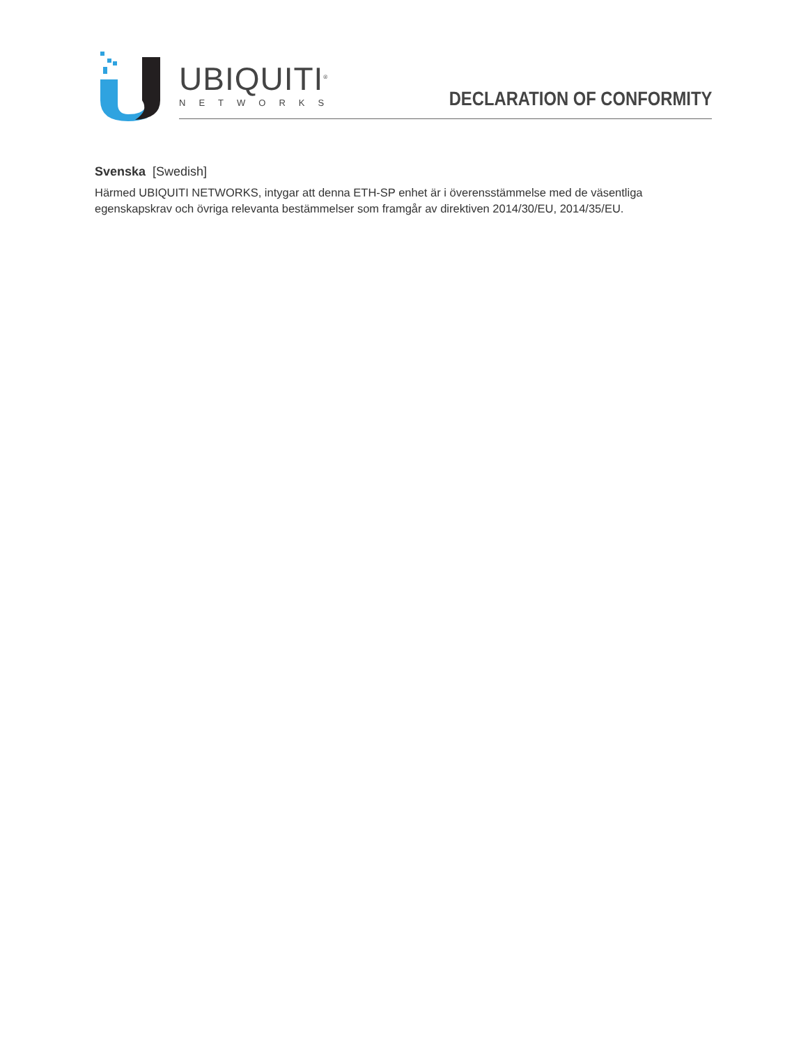UBIQUITI<sup>®</sup>
NETWORKS
DECLARATION OF CONFORMITY
Svenska [Swedish]
Härmed UBIQUITI NETWORKS, intygar att denna ETH-SP enhet är i överensstämmelse med de väsentliga egenskapskrav och övriga relevanta bestämmelser som framgår av direktiven 2014/30/EU, 2014/35/EU.